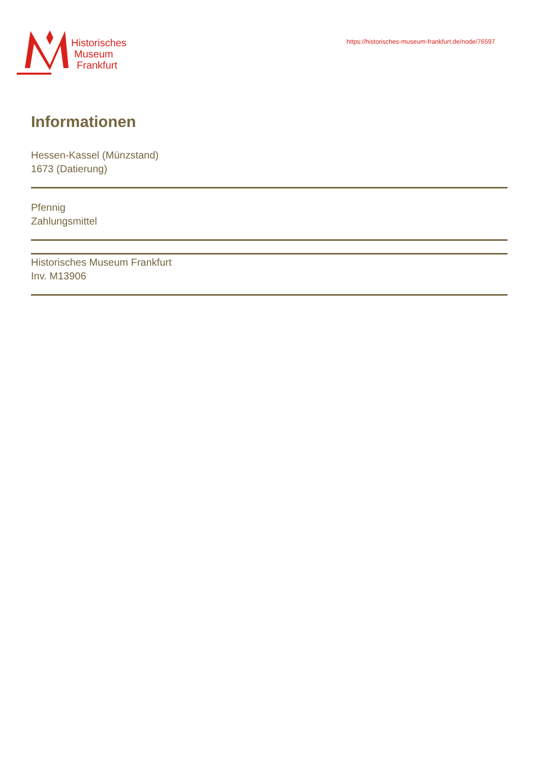Historisches
Museum
Frankfurt
https://historisches-museum-frankfurt.de/node/76597
Informationen
Hessen-Kassel (Münzstand)
1673 (Datierung)
Pfennig
Zahlungsmittel
Historisches Museum Frankfurt
Inv. M13906